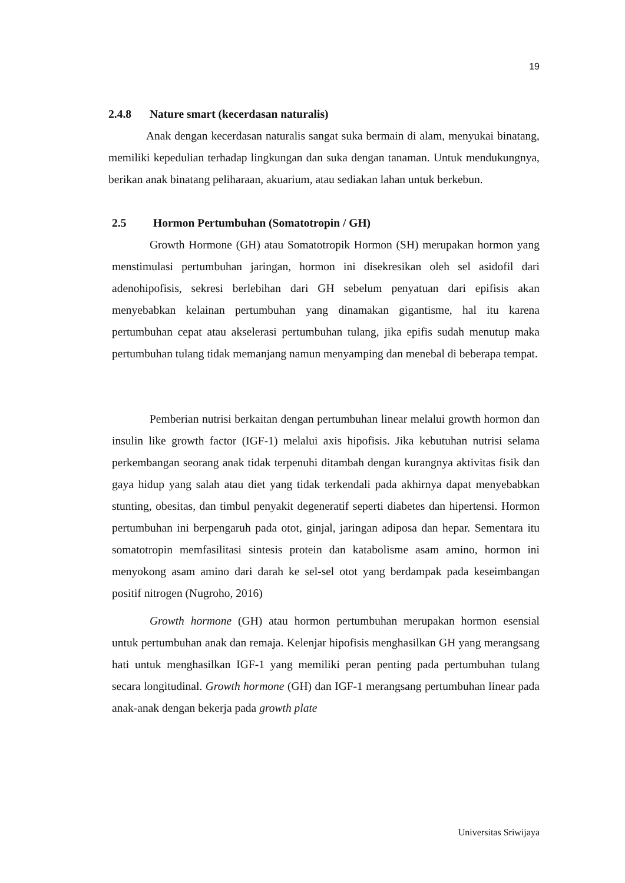19
2.4.8 Nature smart (kecerdasan naturalis)
Anak dengan kecerdasan naturalis sangat suka bermain di alam, menyukai binatang, memiliki kepedulian terhadap lingkungan dan suka dengan tanaman. Untuk mendukungnya, berikan anak binatang peliharaan, akuarium, atau sediakan lahan untuk berkebun.
2.5 Hormon Pertumbuhan (Somatotropin / GH)
Growth Hormone (GH) atau Somatotropik Hormon (SH) merupakan hormon yang menstimulasi pertumbuhan jaringan, hormon ini disekresikan oleh sel asidofil dari adenohipofisis, sekresi berlebihan dari GH sebelum penyatuan dari epifisis akan menyebabkan kelainan pertumbuhan yang dinamakan gigantisme, hal itu karena pertumbuhan cepat atau akselerasi pertumbuhan tulang, jika epifis sudah menutup maka pertumbuhan tulang tidak memanjang namun menyamping dan menebal di beberapa tempat.
Pemberian nutrisi berkaitan dengan pertumbuhan linear melalui growth hormon dan insulin like growth factor (IGF-1) melalui axis hipofisis. Jika kebutuhan nutrisi selama perkembangan seorang anak tidak terpenuhi ditambah dengan kurangnya aktivitas fisik dan gaya hidup yang salah atau diet yang tidak terkendali pada akhirnya dapat menyebabkan stunting, obesitas, dan timbul penyakit degeneratif seperti diabetes dan hipertensi. Hormon pertumbuhan ini berpengaruh pada otot, ginjal, jaringan adiposa dan hepar. Sementara itu somatotropin memfasilitasi sintesis protein dan katabolisme asam amino, hormon ini menyokong asam amino dari darah ke sel-sel otot yang berdampak pada keseimbangan positif nitrogen (Nugroho, 2016)
Growth hormone (GH) atau hormon pertumbuhan merupakan hormon esensial untuk pertumbuhan anak dan remaja. Kelenjar hipofisis menghasilkan GH yang merangsang hati untuk menghasilkan IGF-1 yang memiliki peran penting pada pertumbuhan tulang secara longitudinal. Growth hormone (GH) dan IGF-1 merangsang pertumbuhan linear pada anak-anak dengan bekerja pada growth plate
Universitas Sriwijaya